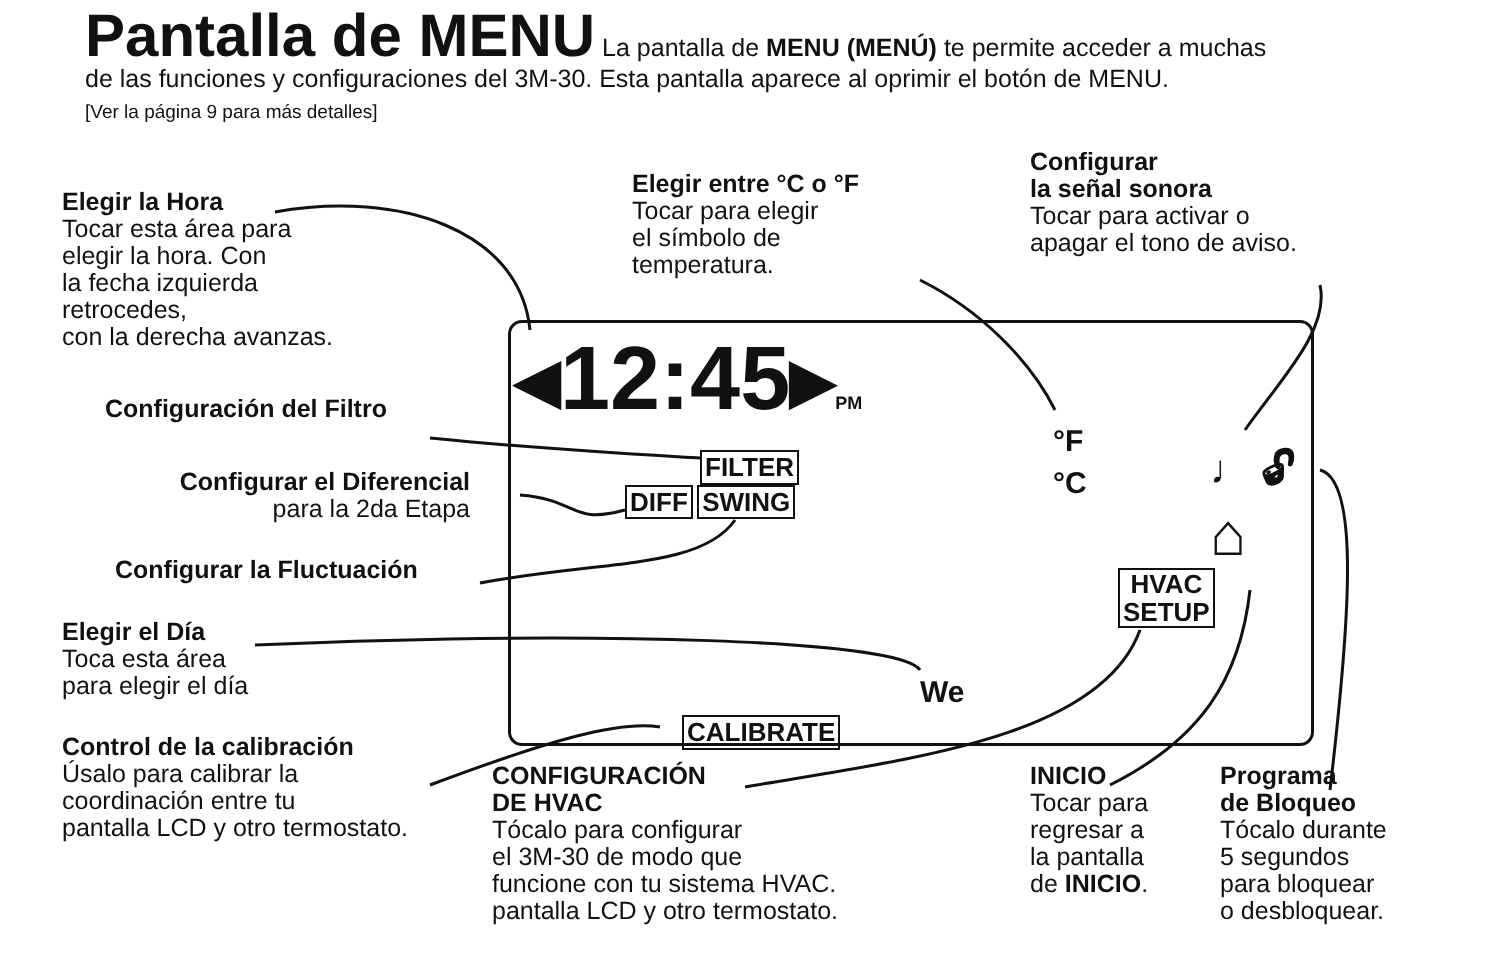Pantalla de MENU La pantalla de MENU (MENÚ) te permite acceder a muchas
de las funciones y configuraciones del 3M-30. Esta pantalla aparece al oprimir el botón de MENU.
[Ver la página 9 para más detalles]
Elegir la Hora
Tocar esta área para
elegir la hora. Con
la fecha izquierda
retrocedes,
con la derecha avanzas.
Configuración del Filtro
Configurar el Diferencial
para la 2da Etapa
Configurar la Fluctuación
Elegir el Día
Toca esta área
para elegir el día
Control de la calibración
Úsalo para calibrar la
coordinación entre tu
pantalla LCD y otro termostato.
Elegir entre °C o °F
Tocar para elegir
el símbolo de
temperatura.
Configurar
la señal sonora
Tocar para activar o
apagar el tono de aviso.
◂12:45▸PM
FILTER
DIFF SWING
°F
°C
♩ 🔓︎
⌂
HVAC
SETUP
We
CALIBRATE
CONFIGURACIÓN
DE HVAC
Tócalo para configurar
el 3M-30 de modo que
funcione con tu sistema HVAC.
pantalla LCD y otro termostato.
INICIO
Tocar para
regresar a
la pantalla
de INICIO.
Programa
de Bloqueo
Tócalo durante
5 segundos
para bloquear
o desbloquear.